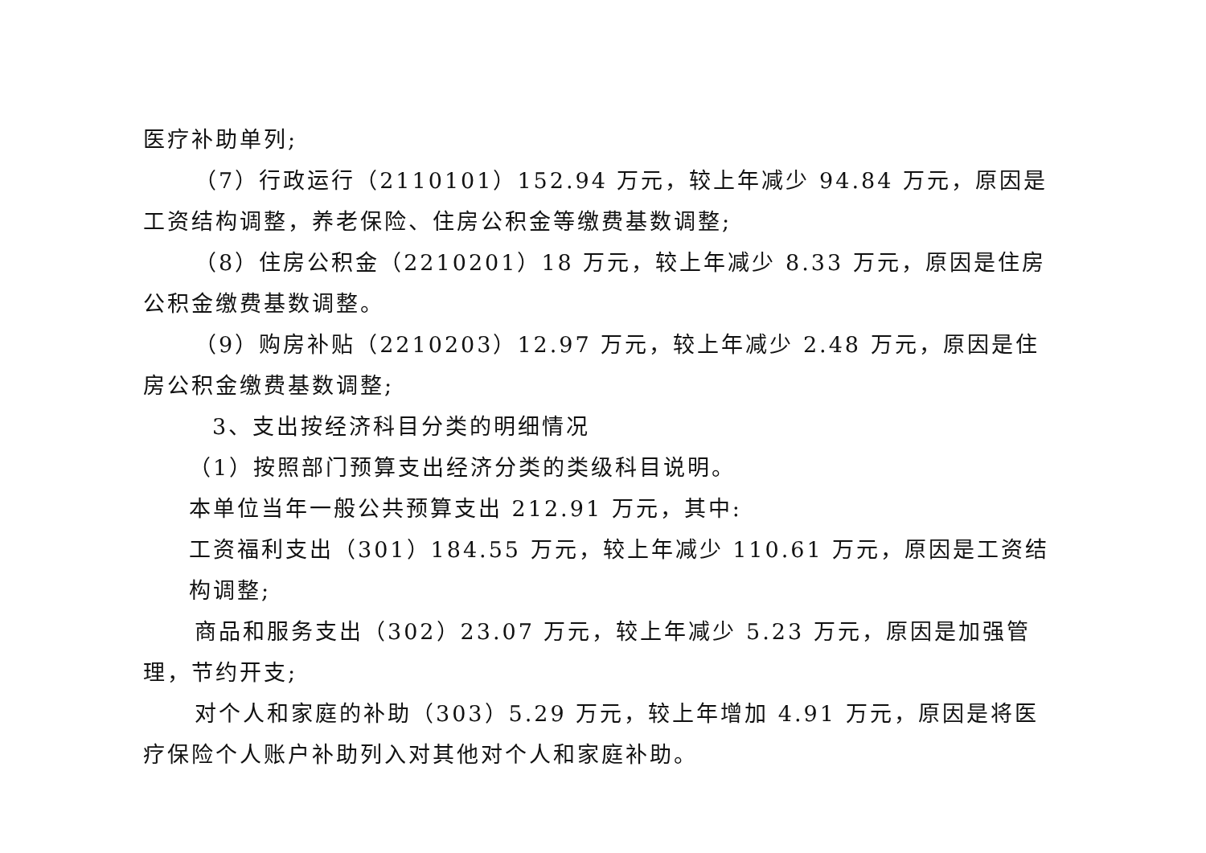医疗补助单列;
（7）行政运行（2110101）152.94 万元，较上年减少 94.84 万元，原因是工资结构调整，养老保险、住房公积金等缴费基数调整;
（8）住房公积金（2210201）18 万元，较上年减少 8.33 万元，原因是住房公积金缴费基数调整。
（9）购房补贴（2210203）12.97 万元，较上年减少 2.48 万元，原因是住房公积金缴费基数调整;
3、支出按经济科目分类的明细情况
（1）按照部门预算支出经济分类的类级科目说明。
本单位当年一般公共预算支出 212.91 万元，其中:
工资福利支出（301）184.55 万元，较上年减少 110.61 万元，原因是工资结构调整;
商品和服务支出（302）23.07 万元，较上年减少 5.23 万元，原因是加强管理，节约开支;
对个人和家庭的补助（303）5.29 万元，较上年增加 4.91 万元，原因是将医疗保险个人账户补助列入对其他对个人和家庭补助。